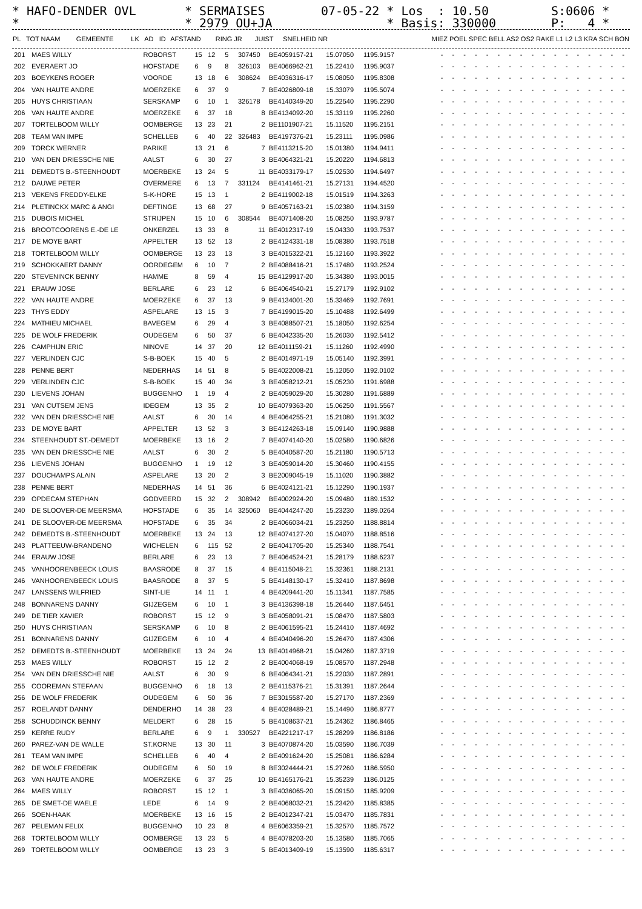* HAFO-DENDER OVL *
* SERMAISES * 2979 OU+JA
07-05-22 * Los : 10.50 * Basis: 330000
S:0606 * P: 4 *
| PL | TOT NAAM | GEMEENTE | LK | AD | ID | AFSTAND | RING JR | JUIST | SNELHEID NR | MIEZ POEL SPEC BELL AS2 OS2 RAKE L1 L2 L3 KRA SCH BON |
| --- | --- | --- | --- | --- | --- | --- | --- | --- | --- | --- |
| 201 | MAES WILLY | ROBORST | 15 | 12 | 5 | 307450 | BE4059157-21 | 15.07050 | 1195.9157 | - - - - - - - - - - - - - - - - - |
| 202 | EVERAERT JO | HOFSTADE | 6 | 9 | 8 | 326103 | BE4066962-21 | 15.22410 | 1195.9037 | - - - - - - - - - - - - - - - - - |
| 203 | BOEYKENS ROGER | VOORDE | 13 | 18 | 6 | 308624 | BE4036316-17 | 15.08050 | 1195.8308 | - - - - - - - - - - - - - - - - - |
| 204 | VAN HAUTE ANDRE | MOERZEKE | 6 | 37 | 9 | 7 | BE4026809-18 | 15.33079 | 1195.5074 | - - - - - - - - - - - - - - - - - |
| 205 | HUYS CHRISTIAAN | SERSKAMP | 6 | 10 | 1 | 326178 | BE4140349-20 | 15.22540 | 1195.2290 | - - - - - - - - - - - - - - - - - |
| 206 | VAN HAUTE ANDRE | MOERZEKE | 6 | 37 | 18 | 8 | BE4134092-20 | 15.33119 | 1195.2260 | - - - - - - - - - - - - - - - - - |
| 207 | TORTELBOOM WILLY | OOMBERGE | 13 | 23 | 21 | 2 | BE1101907-21 | 15.11520 | 1195.2151 | - - - - - - - - - - - - - - - - - |
| 208 | TEAM VAN IMPE | SCHELLEB | 6 | 40 | 22 | 326483 | BE4197376-21 | 15.23111 | 1195.0986 | - - - - - - - - - - - - - - - - - |
| 209 | TORCK WERNER | PARIKE | 13 | 21 | 6 | 7 | BE4113215-20 | 15.01380 | 1194.9411 | - - - - - - - - - - - - - - - - - |
| 210 | VAN DEN DRIESSCHE NIE | AALST | 6 | 30 | 27 | 3 | BE4064321-21 | 15.20220 | 1194.6813 | - - - - - - - - - - - - - - - - - |
| 211 | DEMEDTS B.-STEENHOUDT | MOERBEKE | 13 | 24 | 5 | 11 | BE4033179-17 | 15.02530 | 1194.6497 | - - - - - - - - - - - - - - - - - |
| 212 | DAUWE PETER | OVERMERE | 6 | 13 | 7 | 331124 | BE4141461-21 | 15.27131 | 1194.4520 | - - - - - - - - - - - - - - - - - |
| 213 | VEKENS FREDDY-ELKE | S-K-HORE | 15 | 13 | 1 | 2 | BE4119002-18 | 15.01519 | 1194.3263 | - - - - - - - - - - - - - - - - - |
| 214 | PLETINCKX MARC & ANGI | DEFTINGE | 13 | 68 | 27 | 9 | BE4057163-21 | 15.02380 | 1194.3159 | - - - - - - - - - - - - - - - - - |
| 215 | DUBOIS MICHEL | STRIJPEN | 15 | 10 | 6 | 308544 | BE4071408-20 | 15.08250 | 1193.9787 | - - - - - - - - - - - - - - - - - |
| 216 | BROOTCOORENS E.-DE LE | ONKERZEL | 13 | 33 | 8 | 11 | BE4012317-19 | 15.04330 | 1193.7537 | - - - - - - - - - - - - - - - - - |
| 217 | DE MOYE BART | APPELTER | 13 | 52 | 13 | 2 | BE4124331-18 | 15.08380 | 1193.7518 | - - - - - - - - - - - - - - - - - |
| 218 | TORTELBOOM WILLY | OOMBERGE | 13 | 23 | 13 | 3 | BE4015322-21 | 15.12160 | 1193.3922 | - - - - - - - - - - - - - - - - - |
| 219 | SCHOKKAERT DANNY | OORDEGEM | 6 | 10 | 7 | 2 | BE4088416-21 | 15.17480 | 1193.2524 | - - - - - - - - - - - - - - - - - |
| 220 | STEVENINCK BENNY | HAMME | 8 | 59 | 4 | 15 | BE4129917-20 | 15.34380 | 1193.0015 | - - - - - - - - - - - - - - - - - |
| 221 | ERAUW JOSE | BERLARE | 6 | 23 | 12 | 6 | BE4064540-21 | 15.27179 | 1192.9102 | - - - - - - - - - - - - - - - - - |
| 222 | VAN HAUTE ANDRE | MOERZEKE | 6 | 37 | 13 | 9 | BE4134001-20 | 15.33469 | 1192.7691 | - - - - - - - - - - - - - - - - - |
| 223 | THYS EDDY | ASPELARE | 13 | 15 | 3 | 7 | BE4199015-20 | 15.10488 | 1192.6499 | - - - - - - - - - - - - - - - - - |
| 224 | MATHIEU MICHAEL | BAVEGEM | 6 | 29 | 4 | 3 | BE4088507-21 | 15.18050 | 1192.6254 | - - - - - - - - - - - - - - - - - |
| 225 | DE WOLF FREDERIK | OUDEGEM | 6 | 50 | 37 | 6 | BE4042335-20 | 15.26030 | 1192.5412 | - - - - - - - - - - - - - - - - - |
| 226 | CAMPHIJN ERIC | NINOVE | 14 | 37 | 20 | 12 | BE4011159-21 | 15.11260 | 1192.4990 | - - - - - - - - - - - - - - - - - |
| 227 | VERLINDEN CJC | S-B-BOEK | 15 | 40 | 5 | 2 | BE4014971-19 | 15.05140 | 1192.3991 | - - - - - - - - - - - - - - - - - |
| 228 | PENNE BERT | NEDERHAS | 14 | 51 | 8 | 5 | BE4022008-21 | 15.12050 | 1192.0102 | - - - - - - - - - - - - - - - - - |
| 229 | VERLINDEN CJC | S-B-BOEK | 15 | 40 | 34 | 3 | BE4058212-21 | 15.05230 | 1191.6988 | - - - - - - - - - - - - - - - - - |
| 230 | LIEVENS JOHAN | BUGGENHO | 1 | 19 | 4 | 2 | BE4059029-20 | 15.30280 | 1191.6889 | - - - - - - - - - - - - - - - - - |
| 231 | VAN CUTSEM JENS | IDEGEM | 13 | 35 | 2 | 10 | BE4079363-20 | 15.06250 | 1191.5567 | - - - - - - - - - - - - - - - - - |
| 232 | VAN DEN DRIESSCHE NIE | AALST | 6 | 30 | 14 | 4 | BE4064255-21 | 15.21080 | 1191.3032 | - - - - - - - - - - - - - - - - - |
| 233 | DE MOYE BART | APPELTER | 13 | 52 | 3 | 3 | BE4124263-18 | 15.09140 | 1190.9888 | - - - - - - - - - - - - - - - - - |
| 234 | STEENHOUDT ST.-DEMEDT | MOERBEKE | 13 | 16 | 2 | 7 | BE4074140-20 | 15.02580 | 1190.6826 | - - - - - - - - - - - - - - - - - |
| 235 | VAN DEN DRIESSCHE NIE | AALST | 6 | 30 | 2 | 5 | BE4040587-20 | 15.21180 | 1190.5713 | - - - - - - - - - - - - - - - - - |
| 236 | LIEVENS JOHAN | BUGGENHO | 1 | 19 | 12 | 3 | BE4059014-20 | 15.30460 | 1190.4155 | - - - - - - - - - - - - - - - - - |
| 237 | DOUCHAMPS ALAIN | ASPELARE | 13 | 20 | 2 | 3 | BE2009045-19 | 15.11020 | 1190.3882 | - - - - - - - - - - - - - - - - - |
| 238 | PENNE BERT | NEDERHAS | 14 | 51 | 36 | 6 | BE4024121-21 | 15.12290 | 1190.1937 | - - - - - - - - - - - - - - - - - |
| 239 | OPDECAM STEPHAN | GODVEERD | 15 | 32 | 2 | 308942 | BE4002924-20 | 15.09480 | 1189.1532 | - - - - - - - - - - - - - - - - - |
| 240 | DE SLOOVER-DE MEERSMA | HOFSTADE | 6 | 35 | 14 | 325060 | BE4044247-20 | 15.23230 | 1189.0264 | - - - - - - - - - - - - - - - - - |
| 241 | DE SLOOVER-DE MEERSMA | HOFSTADE | 6 | 35 | 34 | 2 | BE4066034-21 | 15.23250 | 1188.8814 | - - - - - - - - - - - - - - - - - |
| 242 | DEMEDTS B.-STEENHOUDT | MOERBEKE | 13 | 24 | 13 | 12 | BE4074127-20 | 15.04070 | 1188.8516 | - - - - - - - - - - - - - - - - - |
| 243 | PLATTEEUW-BRANDENO | WICHELEN | 6 | 115 | 52 | 2 | BE4041705-20 | 15.25340 | 1188.7541 | - - - - - - - - - - - - - - - - - |
| 244 | ERAUW JOSE | BERLARE | 6 | 23 | 13 | 7 | BE4064524-21 | 15.28179 | 1188.6237 | - - - - - - - - - - - - - - - - - |
| 245 | VANHOORENBEECK LOUIS | BAASRODE | 8 | 37 | 15 | 4 | BE4115048-21 | 15.32361 | 1188.2131 | - - - - - - - - - - - - - - - - - |
| 246 | VANHOORENBEECK LOUIS | BAASRODE | 8 | 37 | 5 | 5 | BE4148130-17 | 15.32410 | 1187.8698 | - - - - - - - - - - - - - - - - - |
| 247 | LANSSENS WILFRIED | SINT-LIE | 14 | 11 | 1 | 4 | BE4209441-20 | 15.11341 | 1187.7585 | - - - - - - - - - - - - - - - - - |
| 248 | BONNARENS DANNY | GIJZEGEM | 6 | 10 | 1 | 3 | BE4136398-18 | 15.26440 | 1187.6451 | - - - - - - - - - - - - - - - - - |
| 249 | DE TIER XAVIER | ROBORST | 15 | 12 | 9 | 3 | BE4058091-21 | 15.08470 | 1187.5803 | - - - - - - - - - - - - - - - - - |
| 250 | HUYS CHRISTIAAN | SERSKAMP | 6 | 10 | 8 | 2 | BE4061595-21 | 15.24410 | 1187.4692 | - - - - - - - - - - - - - - - - - |
| 251 | BONNARENS DANNY | GIJZEGEM | 6 | 10 | 4 | 4 | BE4040496-20 | 15.26470 | 1187.4306 | - - - - - - - - - - - - - - - - - |
| 252 | DEMEDTS B.-STEENHOUDT | MOERBEKE | 13 | 24 | 24 | 13 | BE4014968-21 | 15.04260 | 1187.3719 | - - - - - - - - - - - - - - - - - |
| 253 | MAES WILLY | ROBORST | 15 | 12 | 2 | 2 | BE4004068-19 | 15.08570 | 1187.2948 | - - - - - - - - - - - - - - - - - |
| 254 | VAN DEN DRIESSCHE NIE | AALST | 6 | 30 | 9 | 6 | BE4064341-21 | 15.22030 | 1187.2891 | - - - - - - - - - - - - - - - - - |
| 255 | COOREMAN STEFAAN | BUGGENHO | 6 | 18 | 13 | 2 | BE4115376-21 | 15.31391 | 1187.2644 | - - - - - - - - - - - - - - - - - |
| 256 | DE WOLF FREDERIK | OUDEGEM | 6 | 50 | 36 | 7 | BE3015587-20 | 15.27170 | 1187.2369 | - - - - - - - - - - - - - - - - - |
| 257 | ROELANDT DANNY | DENDERHO | 14 | 38 | 23 | 4 | BE4028489-21 | 15.14490 | 1186.8777 | - - - - - - - - - - - - - - - - - |
| 258 | SCHUDDINCK BENNY | MELDERT | 6 | 28 | 15 | 5 | BE4108637-21 | 15.24362 | 1186.8465 | - - - - - - - - - - - - - - - - - |
| 259 | KERRE RUDY | BERLARE | 6 | 9 | 1 | 330527 | BE4221217-17 | 15.28299 | 1186.8186 | - - - - - - - - - - - - - - - - - |
| 260 | PAREZ-VAN DE WALLE | ST.KORNE | 13 | 30 | 11 | 3 | BE4070874-20 | 15.03590 | 1186.7039 | - - - - - - - - - - - - - - - - - |
| 261 | TEAM VAN IMPE | SCHELLEB | 6 | 40 | 4 | 2 | BE4091624-20 | 15.25081 | 1186.6284 | - - - - - - - - - - - - - - - - - |
| 262 | DE WOLF FREDERIK | OUDEGEM | 6 | 50 | 19 | 8 | BE3024444-21 | 15.27260 | 1186.5950 | - - - - - - - - - - - - - - - - - |
| 263 | VAN HAUTE ANDRE | MOERZEKE | 6 | 37 | 25 | 10 | BE4165176-21 | 15.35239 | 1186.0125 | - - - - - - - - - - - - - - - - - |
| 264 | MAES WILLY | ROBORST | 15 | 12 | 1 | 3 | BE4036065-20 | 15.09150 | 1185.9209 | - - - - - - - - - - - - - - - - - |
| 265 | DE SMET-DE WAELE | LEDE | 6 | 14 | 9 | 2 | BE4068032-21 | 15.23420 | 1185.8385 | - - - - - - - - - - - - - - - - - |
| 266 | SOEN-HAAK | MOERBEKE | 13 | 16 | 15 | 2 | BE4012347-21 | 15.03470 | 1185.7831 | - - - - - - - - - - - - - - - - - |
| 267 | PELEMAN FELIX | BUGGENHO | 10 | 23 | 8 | 4 | BE6063359-21 | 15.32570 | 1185.7572 | - - - - - - - - - - - - - - - - - |
| 268 | TORTELBOOM WILLY | OOMBERGE | 13 | 23 | 5 | 4 | BE4078203-20 | 15.13580 | 1185.7065 | - - - - - - - - - - - - - - - - - |
| 269 | TORTELBOOM WILLY | OOMBERGE | 13 | 23 | 3 | 5 | BE4013409-19 | 15.13590 | 1185.6317 | - - - - - - - - - - - - - - - - - |